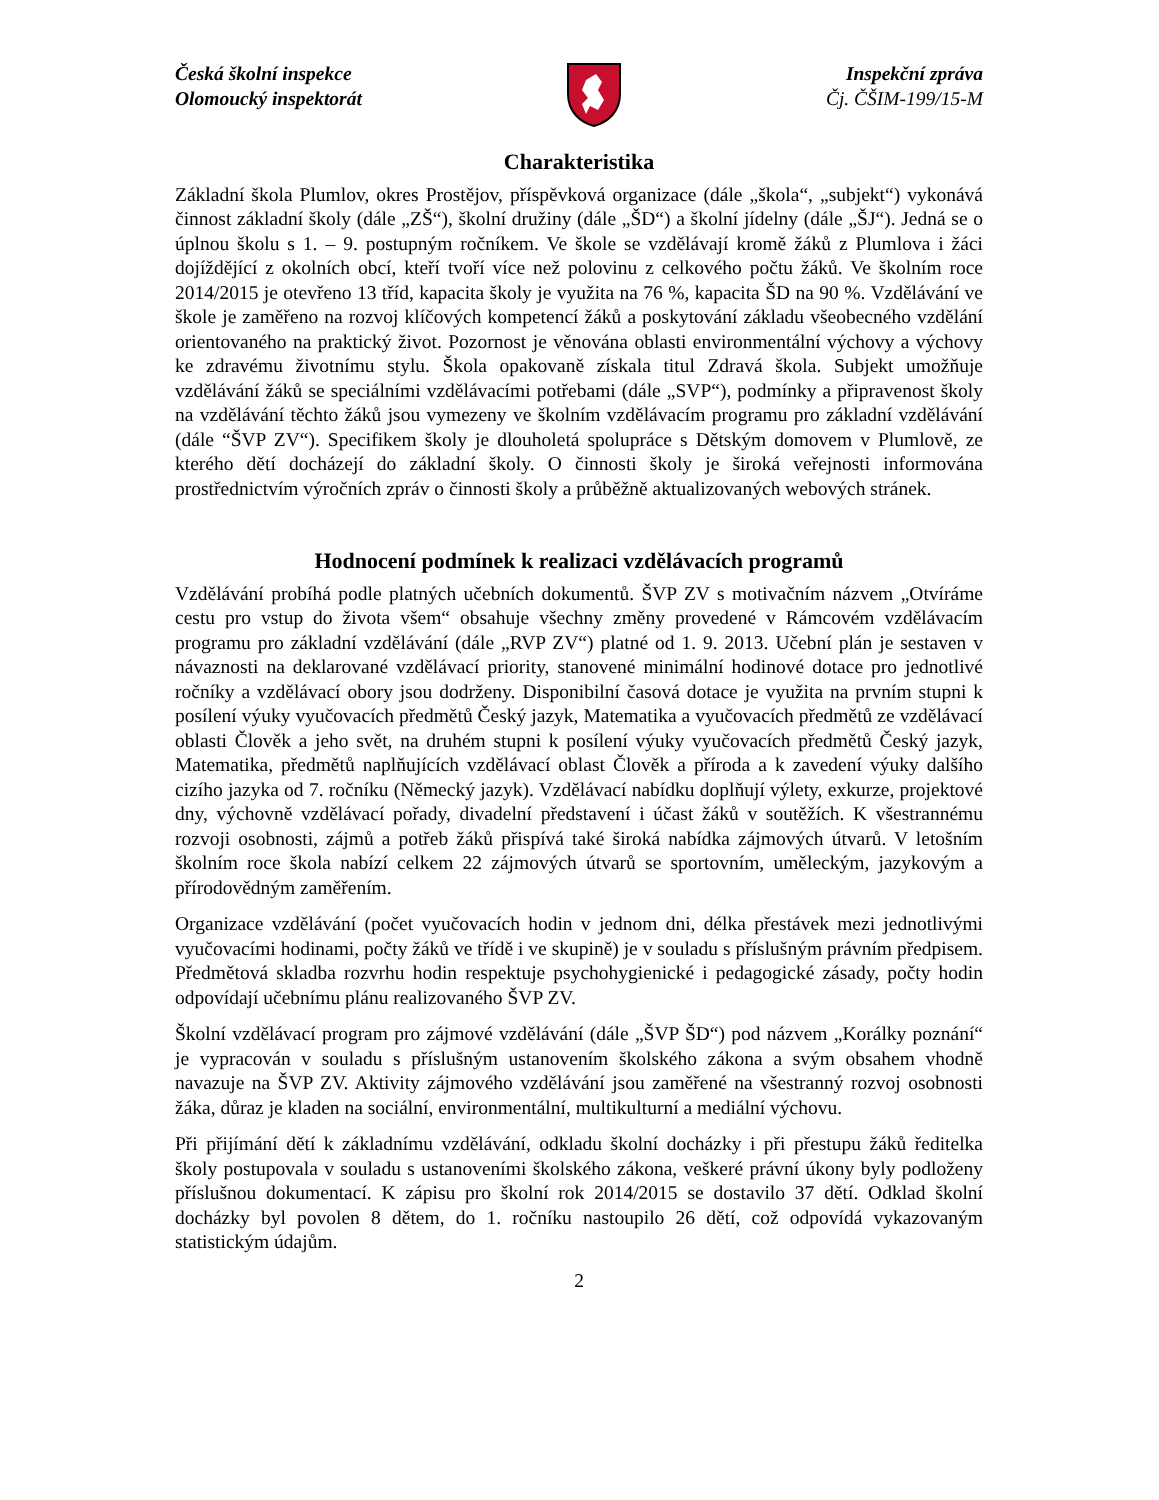Česká školní inspekce
Olomoucký inspektorát
Inspekční zpráva
Čj. ČŠIM-199/15-M
Charakteristika
Základní škola Plumlov, okres Prostějov, příspěvková organizace (dále „škola“, „subjekt“) vykonává činnost základní školy (dále „ZŠ“), školní družiny (dále „ŠD“) a školní jídelny (dále „ŠJ“). Jedná se o úplnou školu s 1. – 9. postupným ročníkem. Ve škole se vzdělávají kromě žáků z Plumlova i žáci dojíždějící z okolních obcí, kteří tvoří více než polovinu z celkového počtu žáků. Ve školním roce 2014/2015 je otevřeno 13 tříd, kapacita školy je využita na 76 %, kapacita ŠD na 90 %. Vzdělávání ve škole je zaměřeno na rozvoj klíčových kompetencí žáků a poskytování základu všeobecného vzdělání orientovaného na praktický život. Pozornost je věnována oblasti environmentální výchovy a výchovy ke zdravému životnímu stylu. Škola opakovaně získala titul Zdravá škola. Subjekt umožňuje vzdělávání žáků se speciálními vzdělávacími potřebami (dále „SVP“), podmínky a připravenost školy na vzdělávání těchto žáků jsou vymezeny ve školním vzdělávacím programu pro základní vzdělávání (dále “ŠVP ZV“). Specifikem školy je dlouholetá spolupráce s Dětským domovem v Plumlově, ze kterého dětí docházejí do základní školy. O činnosti školy je široká veřejnosti informována prostřednictvím výročních zpráv o činnosti školy a průběžně aktualizovaných webových stránek.
Hodnocení podmínek k realizaci vzdělávacích programů
Vzdělávání probíhá podle platných učebních dokumentů. ŠVP ZV s motivačním názvem „Otvíráme cestu pro vstup do života všem“ obsahuje všechny změny provedené v Rámcovém vzdělávacím programu pro základní vzdělávání (dále „RVP ZV“) platné od 1. 9. 2013. Učební plán je sestaven v návaznosti na deklarované vzdělávací priority, stanovené minimální hodinové dotace pro jednotlivé ročníky a vzdělávací obory jsou dodrženy. Disponibilní časová dotace je využita na prvním stupni k posílení výuky vyučovacích předmětů Český jazyk, Matematika a vyučovacích předmětů ze vzdělávací oblasti Člověk a jeho svět, na druhém stupni k posílení výuky vyučovacích předmětů Český jazyk, Matematika, předmětů naplňujících vzdělávací oblast Člověk a příroda a k zavedení výuky dalšího cizího jazyka od 7. ročníku (Německý jazyk). Vzdělávací nabídku doplňují výlety, exkurze, projektové dny, výchovně vzdělávací pořady, divadelní představení i účast žáků v soutěžích. K všestrannému rozvoji osobnosti, zájmů a potřeb žáků přispívá také široká nabídka zájmových útvarů. V letošním školním roce škola nabízí celkem 22 zájmových útvarů se sportovním, uměleckým, jazykovým a přírodovědným zaměřením.
Organizace vzdělávání (počet vyučovacích hodin v jednom dni, délka přestávek mezi jednotlivými vyučovacími hodinami, počty žáků ve třídě i ve skupině) je v souladu s příslušným právním předpisem. Předmětová skladba rozvrhu hodin respektuje psychohygienické i pedagogické zásady, počty hodin odpovídají učebnímu plánu realizovaného ŠVP ZV.
Školní vzdělávací program pro zájmové vzdělávání (dále „ŠVP ŠD“) pod názvem „Korálky poznání“ je vypracován v souladu s příslušným ustanovením školského zákona a svým obsahem vhodně navazuje na ŠVP ZV. Aktivity zájmového vzdělávání jsou zaměřené na všestranný rozvoj osobnosti žáka, důraz je kladen na sociální, environmentální, multikulturní a mediální výchovu.
Při přijímání dětí k základnímu vzdělávání, odkladu školní docházky i při přestupu žáků ředitelka školy postupovala v souladu s ustanoveními školského zákona, veškeré právní úkony byly podloženy příslušnou dokumentací. K zápisu pro školní rok 2014/2015 se dostavilo 37 dětí. Odklad školní docházky byl povolen 8 dětem, do 1. ročníku nastoupilo 26 dětí, což odpovídá vykazovaným statistickým údajům.
2